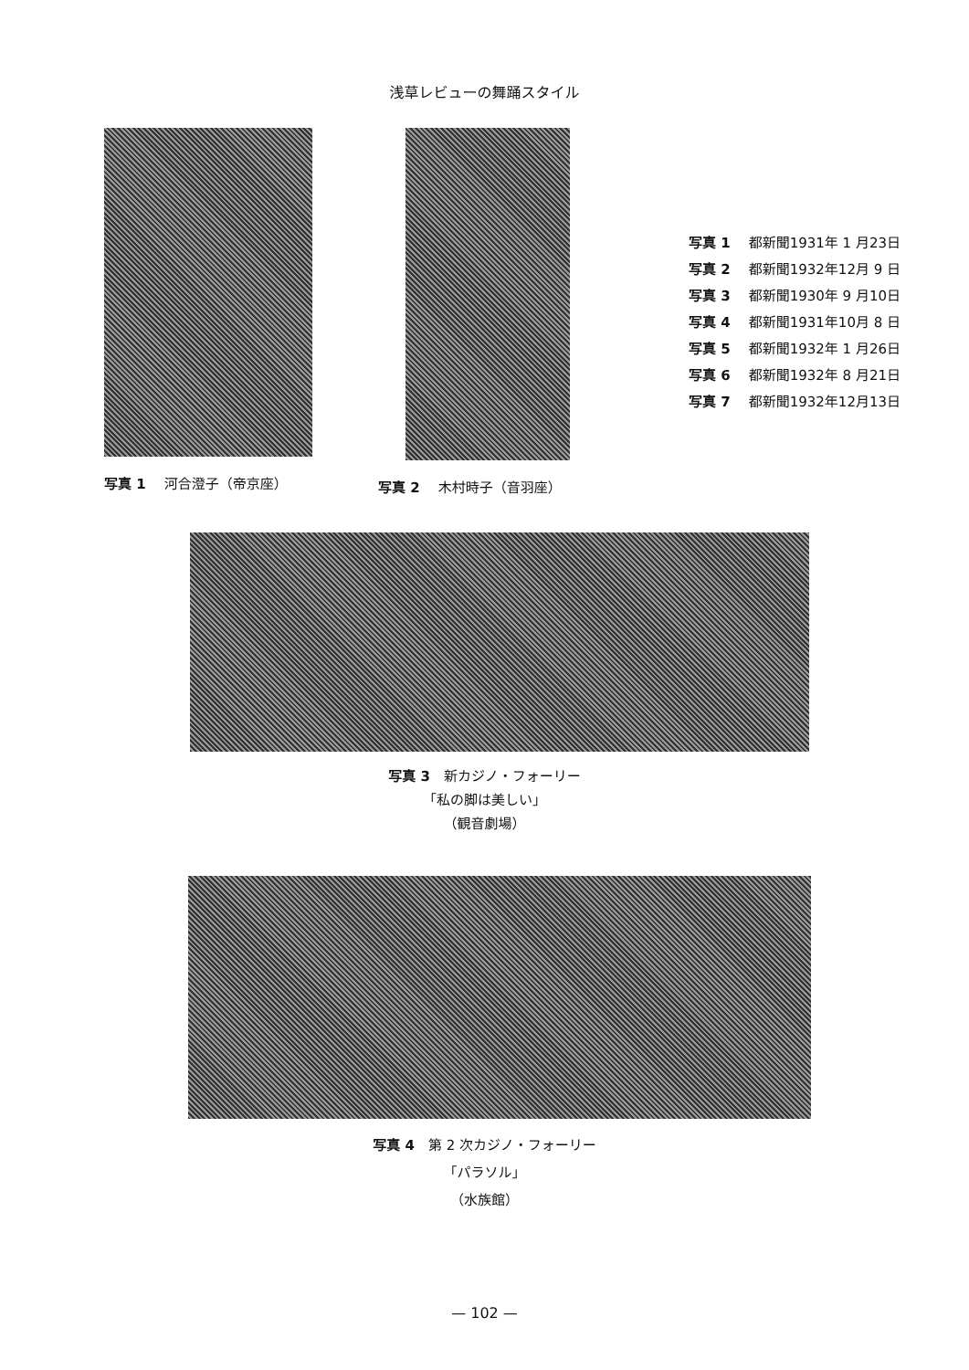浅草レビューの舞踊スタイル
写真 1 河合澄子（帝京座） 写真 2 木村時子（音羽座）
写真 1 都新聞1931年 1 月23日
写真 2 都新聞1932年12月 9 日
写真 3 都新聞1930年 9 月10日
写真 4 都新聞1931年10月 8 日
写真 5 都新聞1932年 1 月26日
写真 6 都新聞1932年 8 月21日
写真 7 都新聞1932年12月13日
写真 3　新カジノ・フォーリー
「私の脚は美しい」
（観音劇場）
写真 4　第 2 次カジノ・フォーリー
「パラソル」
（水族館）
— 102 —